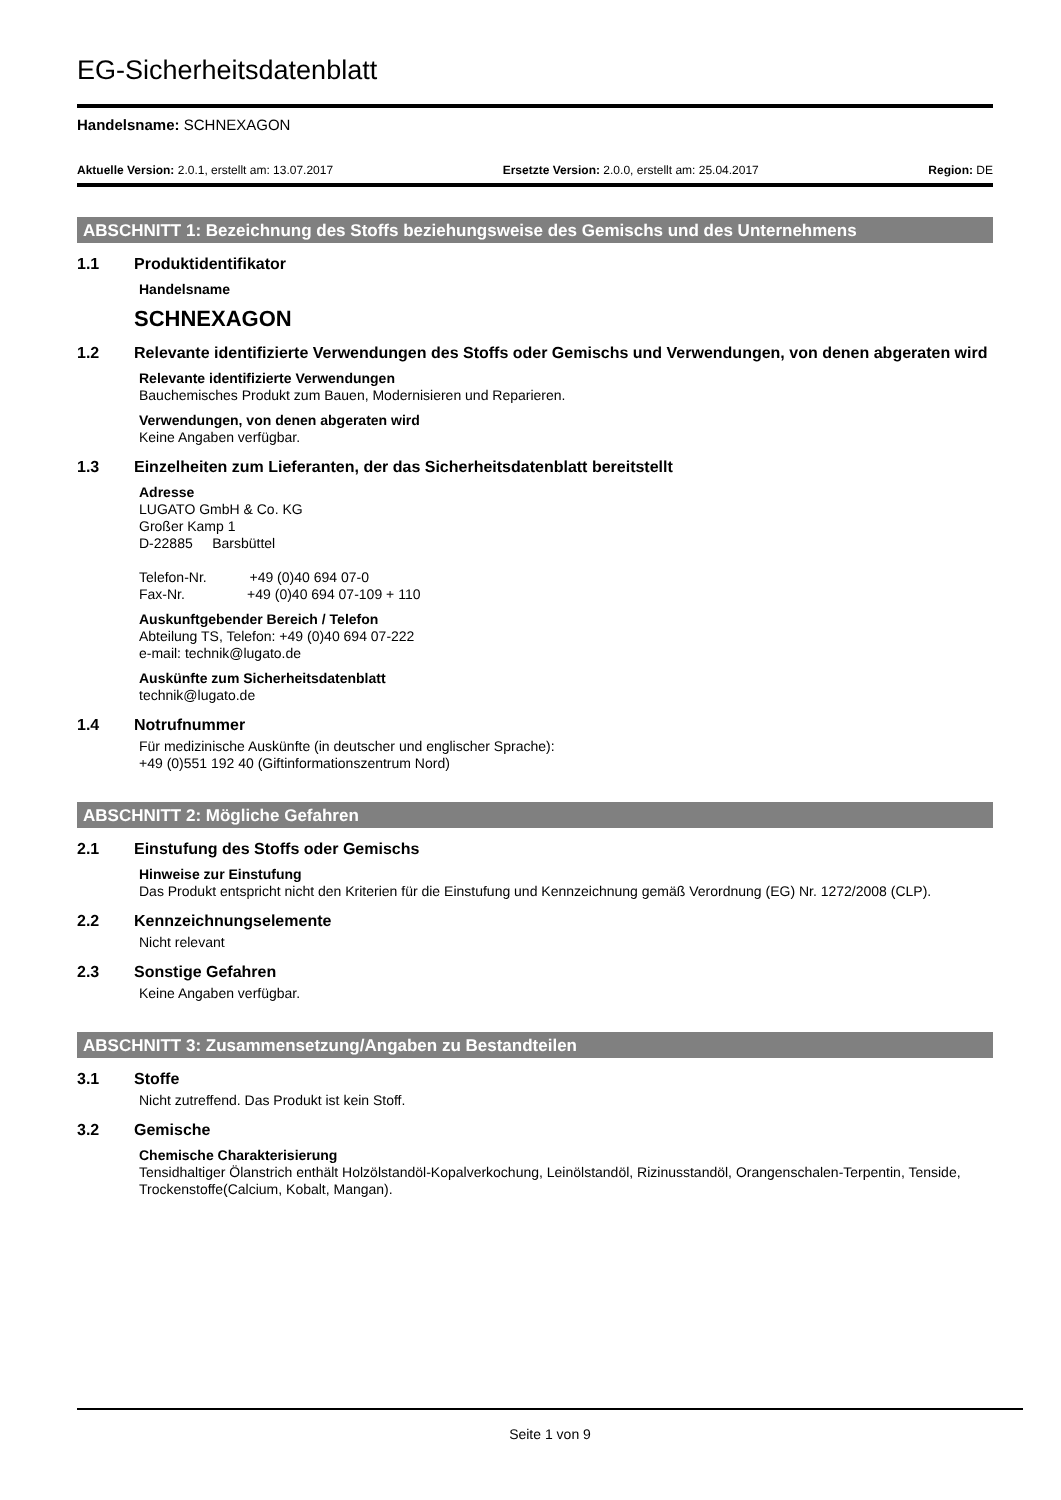EG-Sicherheitsdatenblatt
Handelsname: SCHNEXAGON
Aktuelle Version: 2.0.1, erstellt am: 13.07.2017 Ersetzte Version: 2.0.0, erstellt am: 25.04.2017 Region: DE
ABSCHNITT 1: Bezeichnung des Stoffs beziehungsweise des Gemischs und des Unternehmens
1.1 Produktidentifikator
Handelsname
SCHNEXAGON
1.2 Relevante identifizierte Verwendungen des Stoffs oder Gemischs und Verwendungen, von denen abgeraten wird
Relevante identifizierte Verwendungen
Bauchemisches Produkt zum Bauen, Modernisieren und Reparieren.
Verwendungen, von denen abgeraten wird
Keine Angaben verfügbar.
1.3 Einzelheiten zum Lieferanten, der das Sicherheitsdatenblatt bereitstellt
Adresse
LUGATO GmbH & Co. KG
Großer Kamp 1
D-22885 Barsbüttel
Telefon-Nr. +49 (0)40 694 07-0
Fax-Nr. +49 (0)40 694 07-109 + 110
Auskunftgebender Bereich / Telefon
Abteilung TS, Telefon: +49 (0)40 694 07-222
e-mail: technik@lugato.de
Auskünfte zum Sicherheitsdatenblatt
technik@lugato.de
1.4 Notrufnummer
Für medizinische Auskünfte (in deutscher und englischer Sprache):
+49 (0)551 192 40 (Giftinformationszentrum Nord)
ABSCHNITT 2: Mögliche Gefahren
2.1 Einstufung des Stoffs oder Gemischs
Hinweise zur Einstufung
Das Produkt entspricht nicht den Kriterien für die Einstufung und Kennzeichnung gemäß Verordnung (EG) Nr. 1272/2008 (CLP).
2.2 Kennzeichnungselemente
Nicht relevant
2.3 Sonstige Gefahren
Keine Angaben verfügbar.
ABSCHNITT 3: Zusammensetzung/Angaben zu Bestandteilen
3.1 Stoffe
Nicht zutreffend. Das Produkt ist kein Stoff.
3.2 Gemische
Chemische Charakterisierung
Tensidhaltiger Ölanstrich enthält Holzölstandöl-Kopalverkochung, Leinölstandöl, Rizinusstandöl, Orangenschalen-Terpentin, Tenside, Trockenstoffe(Calcium, Kobalt, Mangan).
Seite 1 von 9